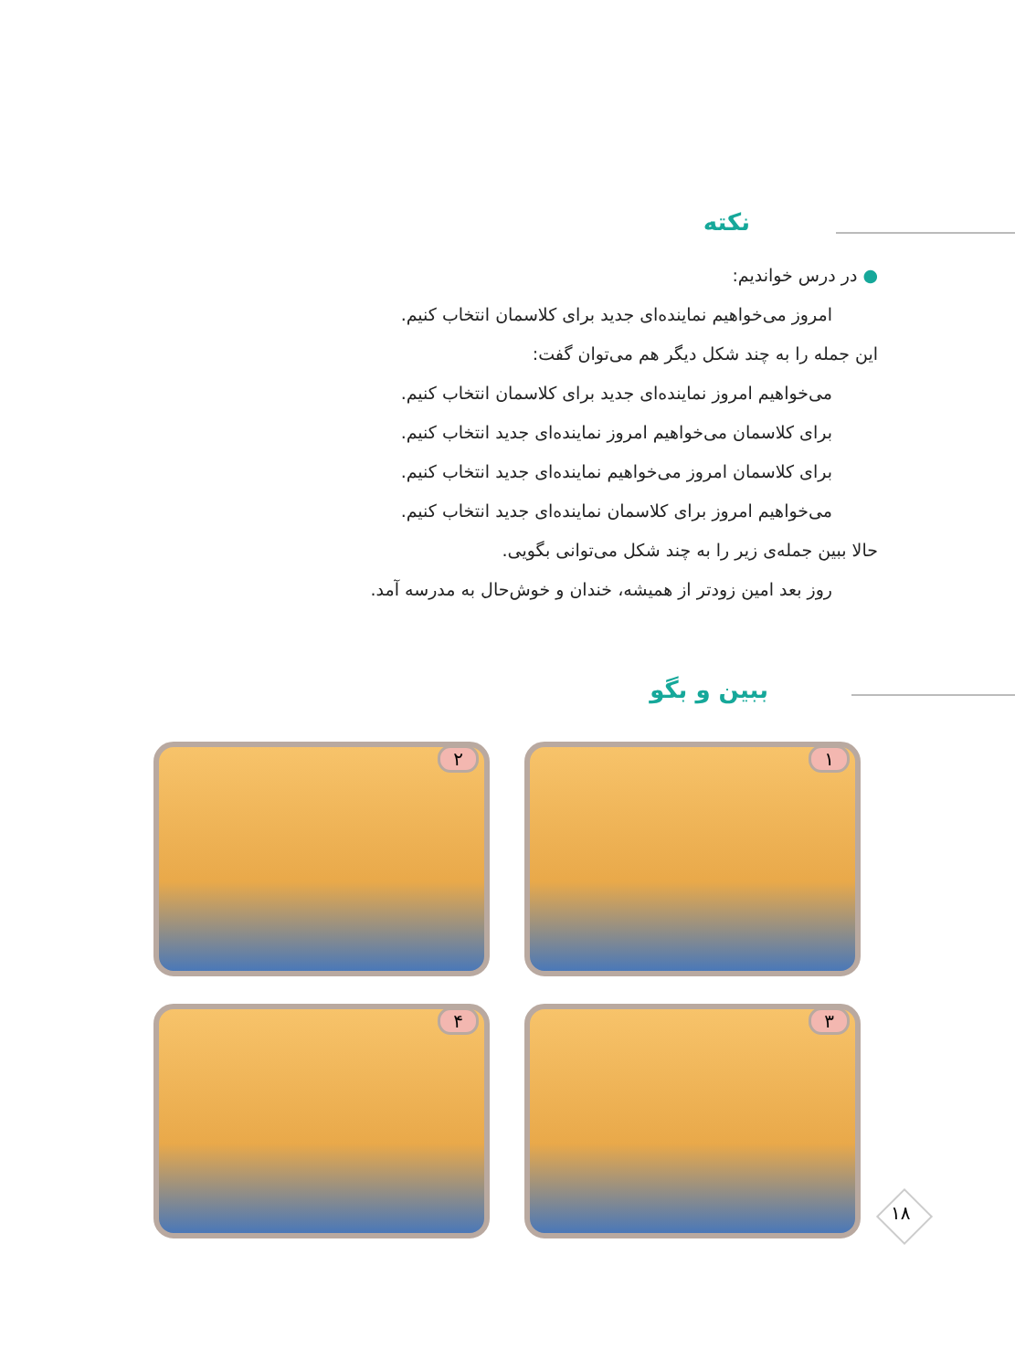نکته
● در درس خواندیم:
امروز می‌خواهیم نماینده‌ای جدید برای کلاسمان انتخاب کنیم.
این جمله را به چند شکل دیگر هم می‌توان گفت:
می‌خواهیم امروز نماینده‌ای جدید برای کلاسمان انتخاب کنیم.
برای کلاسمان می‌خواهیم امروز نماینده‌ای جدید انتخاب کنیم.
برای کلاسمان امروز می‌خواهیم نماینده‌ای جدید انتخاب کنیم.
می‌خواهیم امروز برای کلاسمان نماینده‌ای جدید انتخاب کنیم.
حالا ببین جمله‌ی زیر را به چند شکل می‌توانی بگویی.
روز بعد امین زودتر از همیشه، خندان و خوش‌حال به مدرسه آمد.
ببین و بگو
۱
۲
۳
۴
۱۸